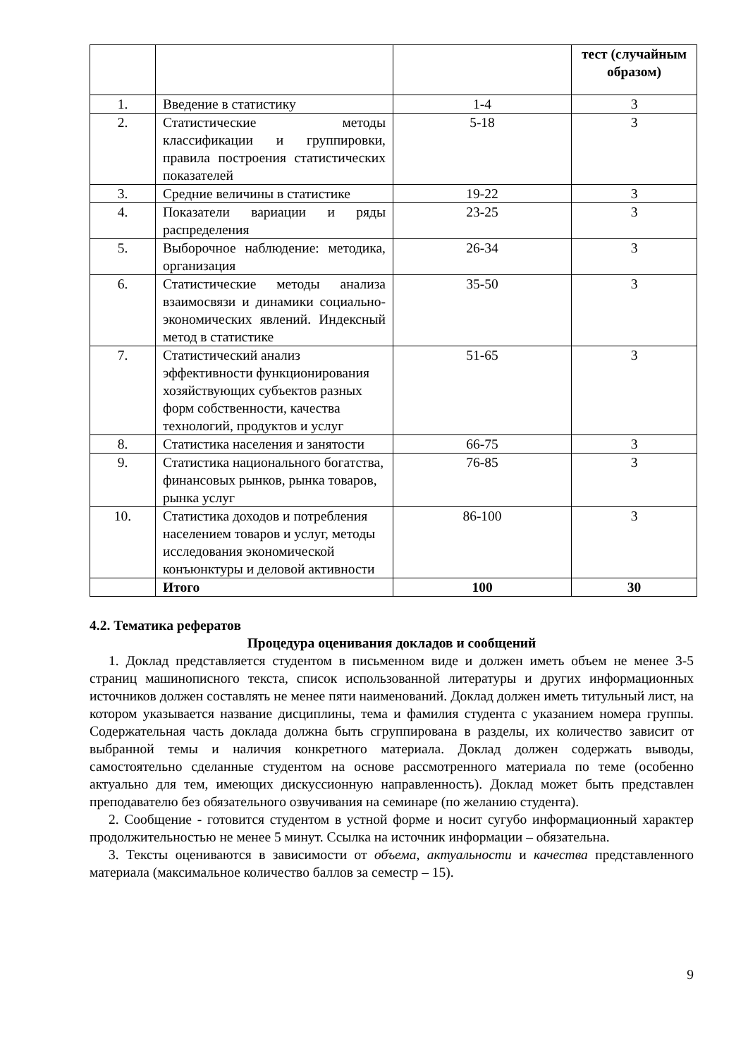| | | | тест (случайным образом) |
| 1. | Введение в статистику | 1-4 | 3 |
| 2. | Статистические методы классификации и группировки, правила построения статистических показателей | 5-18 | 3 |
| 3. | Средние величины в статистике | 19-22 | 3 |
| 4. | Показатели вариации и ряды распределения | 23-25 | 3 |
| 5. | Выборочное наблюдение: методика, организация | 26-34 | 3 |
| 6. | Статистические методы анализа взаимосвязи и динамики социально-экономических явлений. Индексный метод в статистике | 35-50 | 3 |
| 7. | Статистический анализ эффективности функционирования хозяйствующих субъектов разных форм собственности, качества технологий, продуктов и услуг | 51-65 | 3 |
| 8. | Статистика населения и занятости | 66-75 | 3 |
| 9. | Статистика национального богатства, финансовых рынков, рынка товаров, рынка услуг | 76-85 | 3 |
| 10. | Статистика доходов и потребления населением товаров и услуг, методы исследования экономической конъюнктуры и деловой активности | 86-100 | 3 |
| | Итого | 100 | 30 |
4.2. Тематика рефератов
Процедура оценивания докладов и сообщений
1. Доклад представляется студентом в письменном виде и должен иметь объем не менее 3-5 страниц машинописного текста, список использованной литературы и других информационных источников должен составлять не менее пяти наименований. Доклад должен иметь титульный лист, на котором указывается название дисциплины, тема и фамилия студента с указанием номера группы. Содержательная часть доклада должна быть сгруппирована в разделы, их количество зависит от выбранной темы и наличия конкретного материала. Доклад должен содержать выводы, самостоятельно сделанные студентом на основе рассмотренного материала по теме (особенно актуально для тем, имеющих дискуссионную направленность). Доклад может быть представлен преподавателю без обязательного озвучивания на семинаре (по желанию студента).
2. Сообщение - готовится студентом в устной форме и носит сугубо информационный характер продолжительностью не менее 5 минут. Ссылка на источник информации – обязательна.
3. Тексты оцениваются в зависимости от объема, актуальности и качества представленного материала (максимальное количество баллов за семестр – 15).
9